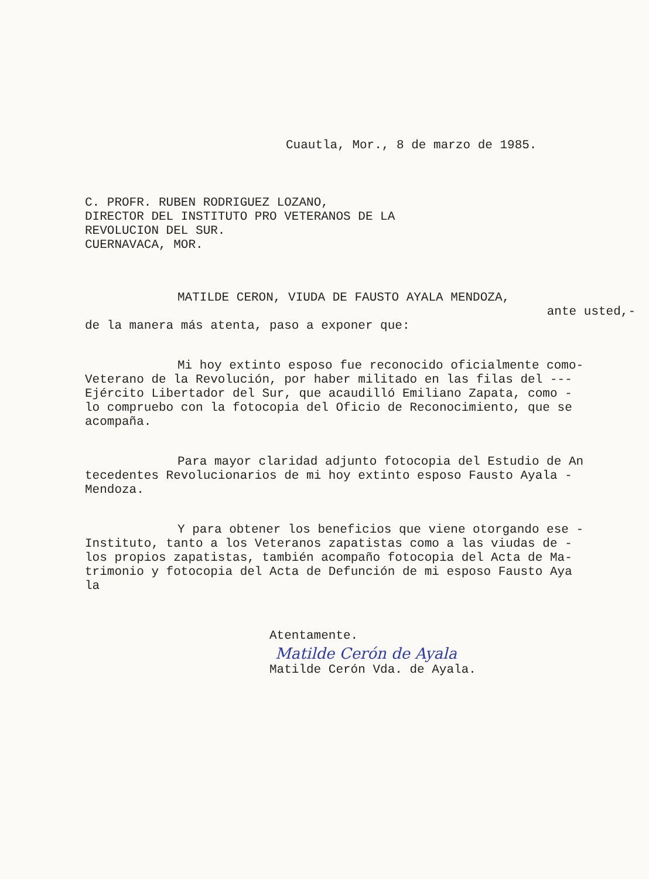Cuautla, Mor., 8 de marzo de 1985.
C. PROFR. RUBEN RODRIGUEZ LOZANO,
DIRECTOR DEL INSTITUTO PRO VETERANOS DE LA
REVOLUCION DEL SUR.
CUERNAVACA, MOR.
MATILDE CERON, VIUDA DE FAUSTO AYALA MENDOZA,
ante usted,-
de la manera más atenta, paso a exponer que:
Mi hoy extinto esposo fue reconocido oficialmente como-
Veterano de la Revolución, por haber militado en las filas del ---
Ejército Libertador del Sur, que acaudilló Emiliano Zapata, como -
lo compruebo con la fotocopia del Oficio de Reconocimiento, que se
acompaña.
Para mayor claridad adjunto fotocopia del Estudio de An
tecedentes Revolucionarios de mi hoy extinto esposo Fausto Ayala -
Mendoza.
Y para obtener los beneficios que viene otorgando ese -
Instituto, tanto a los Veteranos zapatistas como a las viudas de -
los propios zapatistas, también acompaño fotocopia del Acta de Ma-
trimonio y fotocopia del Acta de Defunción de mi esposo Fausto Aya
la
Atentamente.
Matilde Cerón de Ayala
Matilde Cerón Vda. de Ayala.